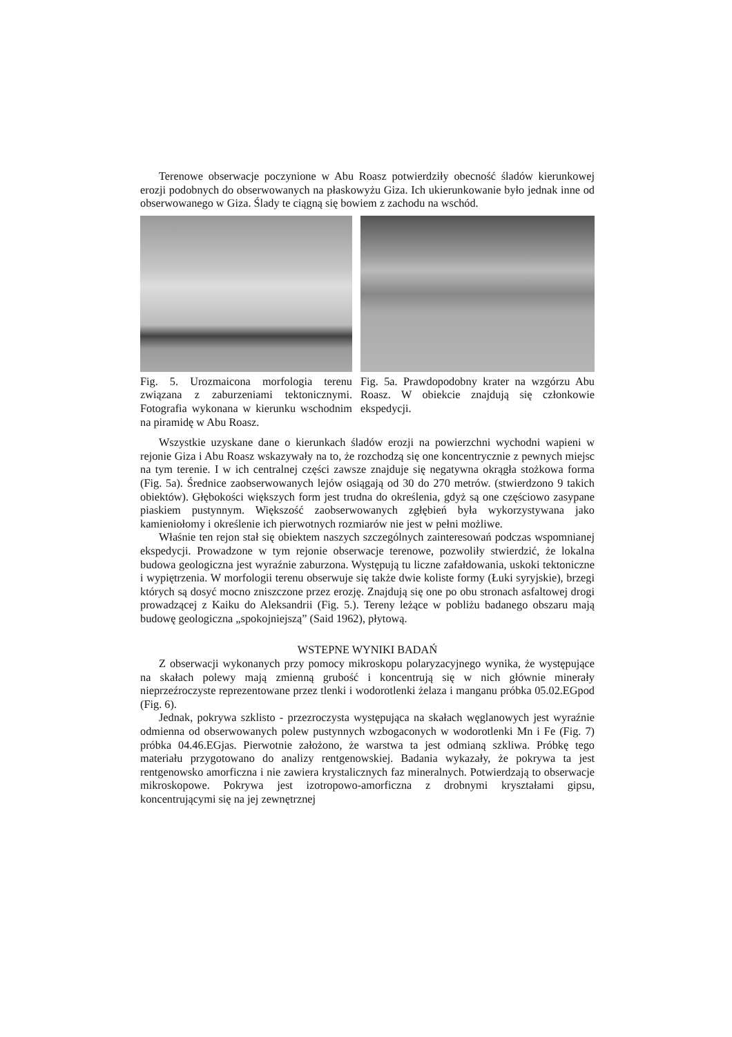Terenowe obserwacje poczynione w Abu Roasz potwierdziły obecność śladów kierunkowej erozji podobnych do obserwowanych na płaskowyżu Giza. Ich ukierunkowanie było jednak inne od obserwowanego w Giza. Ślady te ciągną się bowiem z zachodu na wschód.
Fig. 5. Urozmaicona morfologia terenu związana z zaburzeniami tektonicznymi. Fotografia wykonana w kierunku wschodnim na piramidę w Abu Roasz.
Fig. 5a. Prawdopodobny krater na wzgórzu Abu Roasz. W obiekcie znajdują się członkowie ekspedycji.
Wszystkie uzyskane dane o kierunkach śladów erozji na powierzchni wychodni wapieni w rejonie Giza i Abu Roasz wskazywały na to, że rozchodzą się one koncentrycznie z pewnych miejsc na tym terenie. I w ich centralnej części zawsze znajduje się negatywna okrągła stożkowa forma (Fig. 5a). Średnice zaobserwowanych lejów osiągają od 30 do 270 metrów. (stwierdzono 9 takich obiektów). Głębokości większych form jest trudna do określenia, gdyż są one częściowo zasypane piaskiem pustynnym. Większość zaobserwowanych zgłębień była wykorzystywana jako kamieniołomy i określenie ich pierwotnych rozmiarów nie jest w pełni możliwe.
Właśnie ten rejon stał się obiektem naszych szczególnych zainteresowań podczas wspomnianej ekspedycji. Prowadzone w tym rejonie obserwacje terenowe, pozwoliły stwierdzić, że lokalna budowa geologiczna jest wyraźnie zaburzona. Występują tu liczne zafałdowania, uskoki tektoniczne i wypiętrzenia. W morfologii terenu obserwuje się także dwie koliste formy (Łuki syryjskie), brzegi których są dosyć mocno zniszczone przez erozję. Znajdują się one po obu stronach asfaltowej drogi prowadzącej z Kaiku do Aleksandrii (Fig. 5.). Tereny leżące w pobliżu badanego obszaru mają budowę geologiczna „spokojniejszą” (Said 1962), płytową.
WSTEPNE WYNIKI BADAŃ
Z obserwacji wykonanych przy pomocy mikroskopu polaryzacyjnego wynika, że występujące na skałach polewy mają zmienną grubość i koncentrują się w nich głównie minerały nieprzeźroczyste reprezentowane przez tlenki i wodorotlenki żelaza i manganu próbka 05.02.EGpod (Fig. 6).
Jednak, pokrywa szklisto - przezroczysta występująca na skałach węglanowych jest wyraźnie odmienna od obserwowanych polew pustynnych wzbogaconych w wodorotlenki Mn i Fe (Fig. 7) próbka 04.46.EGjas. Pierwotnie założono, że warstwa ta jest odmianą szkliwa. Próbkę tego materiału przygotowano do analizy rentgenowskiej. Badania wykazały, że pokrywa ta jest rentgenowsko amorficzna i nie zawiera krystalicznych faz mineralnych. Potwierdzają to obserwacje mikroskopowe. Pokrywa jest izotropowo-amorficzna z drobnymi kryształami gipsu, koncentrującymi się na jej zewnętrznej